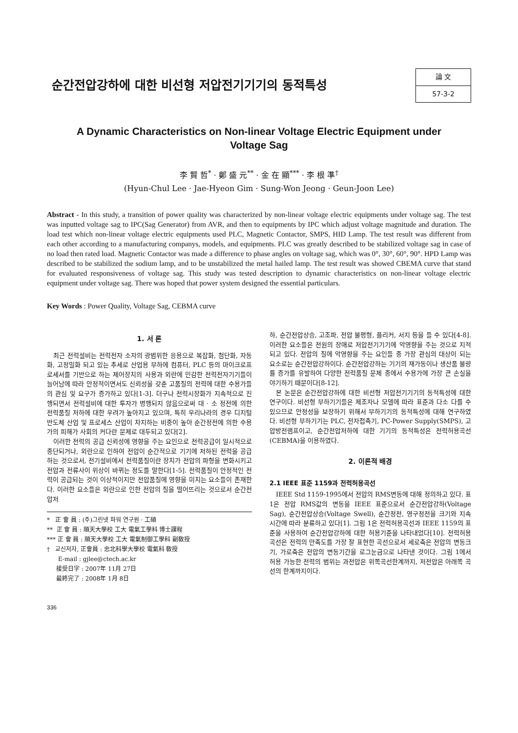순간전압강하에 대한 비선형 저압전기기기의 동적특성
論 文
57-3-2
A Dynamic Characteristics on Non-linear Voltage Electric Equipment under
Voltage Sag
李 賢 哲<sup>*</sup> · 鄭 盛 元<sup>**</sup> · 金 在 顯<sup>***</sup> · 李 根 準<sup>†</sup>
(Hyun-Chul Lee · Jae-Hyeon Gim · Sung-Won Jeong · Geun-Joon Lee)
Abstract - In this study, a transition of power quality was characterized by non-linear voltage electric equipments under voltage sag. The test was inputted voltage sag to IPC(Sag Generator) from AVR, and then to equipments by IPC which adjust voltage magnitude and duration. The load test which non-linear voltage electric equipments used PLC, Magnetic Contactor, SMPS, HID Lamp. The test result was different from each other according to a manufacturing companys, models, and equipments. PLC was greatly described to be stabilized voltage sag in case of no load then rated load. Magnetic Contactor was made a difference to phase angles on voltage sag, which was 0°, 30°, 60°, 90°. HPD Lamp was described to be stabilized the sodium lamp, and to be unstabilized the metal hailed lamp. The test result was showed CBEMA curve that stand for evaluated responsiveness of voltage sag. This study was tested description to dynamic characteristics on non-linear voltage electric equipment under voltage sag. There was hoped that power system designed the essential particulars.
Key Words : Power Quality, Voltage Sag, CEBMA curve
1. 서 론
최근 전력설비는 전력전자 소자의 광범위한 응용으로 복잡화, 첨단화, 자동화, 고정밀화 되고 있는 추세로 산업용 부하에 컴퓨터, PLC 등의 마이크로프로세서를 기반으로 하는 제어장치의 사용과 외란에 민감한 전력전자기기들이 늘어남에 따라 안정적이면서도 신뢰성을 갖춘 고품질의 전력에 대한 수용가들의 관심 및 요구가 증가하고 있다[1-3]. 더구나 전력시장화가 지속적으로 진행되면서 전력설비에 대한 투자가 병행되지 않음으로써 대 · 소 정전에 의한 전력품질 저하에 대한 우려가 높아지고 있으며, 특히 우리나라의 경우 디지털반도체 산업 및 프로세스 산업이 차지하는 비중이 높아 순간정전에 의한 수용가의 피해가 사회의 커다란 문제로 대두되고 있다[2].
이러한 전력의 공급 신뢰성에 영향을 주는 요인으로 전력공급이 일시적으로 중단되거나, 외란으로 인하여 전압이 순간적으로 기기에 저하된 전력을 공급하는 것으로서, 전기설비에서 전력품질이란 장치가 전압의 파형을 변화시키고 전압과 전류사이 위상이 바뀌는 정도를 말한다[1-5]. 전력품질이 안정적인 전력이 공급되는 것이 이상적이지만 전압품질에 영향을 미치는 요소들이 존재한다. 이러한 요소들은 외란으로 인한 전압의 질을 떨어뜨리는 것으로서 순간전압저
* 正 會 員 : (주)그린넷 파워 연구원 · 工碩
** 正 會 員 : 順天大學校 工大 電氣工學科 博士課程
*** 正 會 員 : 順天大學校 工大 電氣制御工學科 副敎授
† 교신저자, 正會員 : 忠北科學大學校 電氣科 敎授
E-mail : gjlee@ctech.ac.kr
接受日字 : 2007年 11月 27日
最終完了 : 2008年 1月 8日
336
하, 순간전압상승, 고조파, 전압 불평형, 플리커, 서지 등을 들 수 있다[4-8]. 이러한 요소들은 전원의 장애로 저압전기기기에 악영향을 주는 것으로 지적되고 있다. 전압의 질에 악영향을 주는 요인들 중 가장 관심의 대상이 되는 요소로는 순간전압강하이다. 순간전압강하는 기기의 재가동이나 생산품 불량률 증가를 유발하여 다양한 전력품질 문제 중에서 수용가에 가장 큰 손실을 야기하기 때문이다[8-12].
본 논문은 순간전압강하에 대한 비선형 저압전기기기의 동적특성에 대한 연구이다. 비선형 부하기기들은 제조자나 모델에 따라 표준과 다소 다를 수 있으므로 안정성을 보장하기 위해서 부하기기의 동적특성에 대해 연구하였다. 비선형 부하기기는 PLC, 전자접촉기, PC-Power Supply(SMPS), 고압방전램프이고, 순간전압저하에 대한 기기의 동적특성은 전력허용곡선(CEBMA)을 이용하였다.
2. 이론적 배경
2.1 IEEE 표준 1159과 전력허용곡선
IEEE Std 1159-1995에서 전압의 RMS변동에 대해 정의하고 있다. 표 1은 전압 RMS값의 변동을 IEEE 표준으로서 순간전압강하(Voltage Sag), 순간전압상승(Voltage Swell), 순간정전, 영구정전을 크기와 지속시간에 따라 분류하고 있다[1]. 그림 1은 전력허용곡선과 IEEE 1159의 표준을 사용하여 순간전압강하에 대한 허용기준을 나타내었다[10]. 전력허용곡선은 전력의 만족도를 가장 잘 표현한 곡선으로서 세로축은 전압의 변동크기, 가로축은 전압의 변동기간을 로그눈금으로 나타낸 것이다. 그림 1에서 허용 가능한 전력의 범위는 과전압은 위쪽곡선한계까지, 저전압은 아래쪽 곡선의 한계까지이다.